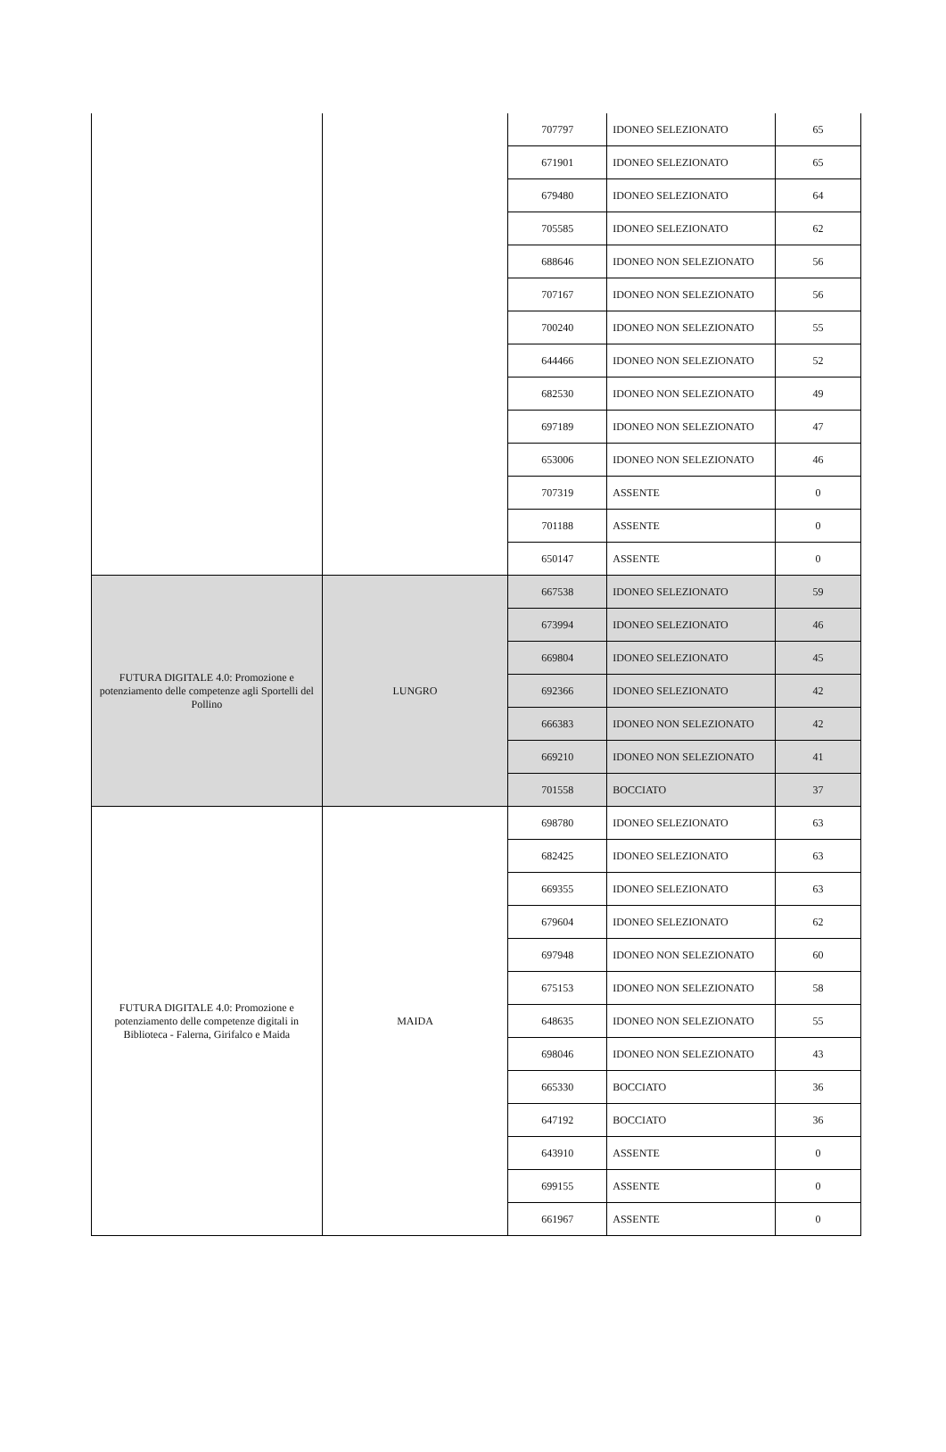| | | 707797 | IDONEO SELEZIONATO | 65 |
| | | 671901 | IDONEO SELEZIONATO | 65 |
| | | 679480 | IDONEO SELEZIONATO | 64 |
| | | 705585 | IDONEO SELEZIONATO | 62 |
| | | 688646 | IDONEO NON SELEZIONATO | 56 |
| | | 707167 | IDONEO NON SELEZIONATO | 56 |
| | | 700240 | IDONEO NON SELEZIONATO | 55 |
| | | 644466 | IDONEO NON SELEZIONATO | 52 |
| | | 682530 | IDONEO NON SELEZIONATO | 49 |
| | | 697189 | IDONEO NON SELEZIONATO | 47 |
| | | 653006 | IDONEO NON SELEZIONATO | 46 |
| | | 707319 | ASSENTE | 0 |
| | | 701188 | ASSENTE | 0 |
| | | 650147 | ASSENTE | 0 |
| FUTURA DIGITALE 4.0: Promozione e potenziamento delle competenze agli Sportelli del Pollino | LUNGRO | 667538 | IDONEO SELEZIONATO | 59 |
| | | 673994 | IDONEO SELEZIONATO | 46 |
| | | 669804 | IDONEO SELEZIONATO | 45 |
| | | 692366 | IDONEO SELEZIONATO | 42 |
| | | 666383 | IDONEO NON SELEZIONATO | 42 |
| | | 669210 | IDONEO NON SELEZIONATO | 41 |
| | | 701558 | BOCCIATO | 37 |
| FUTURA DIGITALE 4.0: Promozione e potenziamento delle competenze digitali in Biblioteca - Falerna, Girifalco e Maida | MAIDA | 698780 | IDONEO SELEZIONATO | 63 |
| | | 682425 | IDONEO SELEZIONATO | 63 |
| | | 669355 | IDONEO SELEZIONATO | 63 |
| | | 679604 | IDONEO SELEZIONATO | 62 |
| | | 697948 | IDONEO NON SELEZIONATO | 60 |
| | | 675153 | IDONEO NON SELEZIONATO | 58 |
| | | 648635 | IDONEO NON SELEZIONATO | 55 |
| | | 698046 | IDONEO NON SELEZIONATO | 43 |
| | | 665330 | BOCCIATO | 36 |
| | | 647192 | BOCCIATO | 36 |
| | | 643910 | ASSENTE | 0 |
| | | 699155 | ASSENTE | 0 |
| | | 661967 | ASSENTE | 0 |